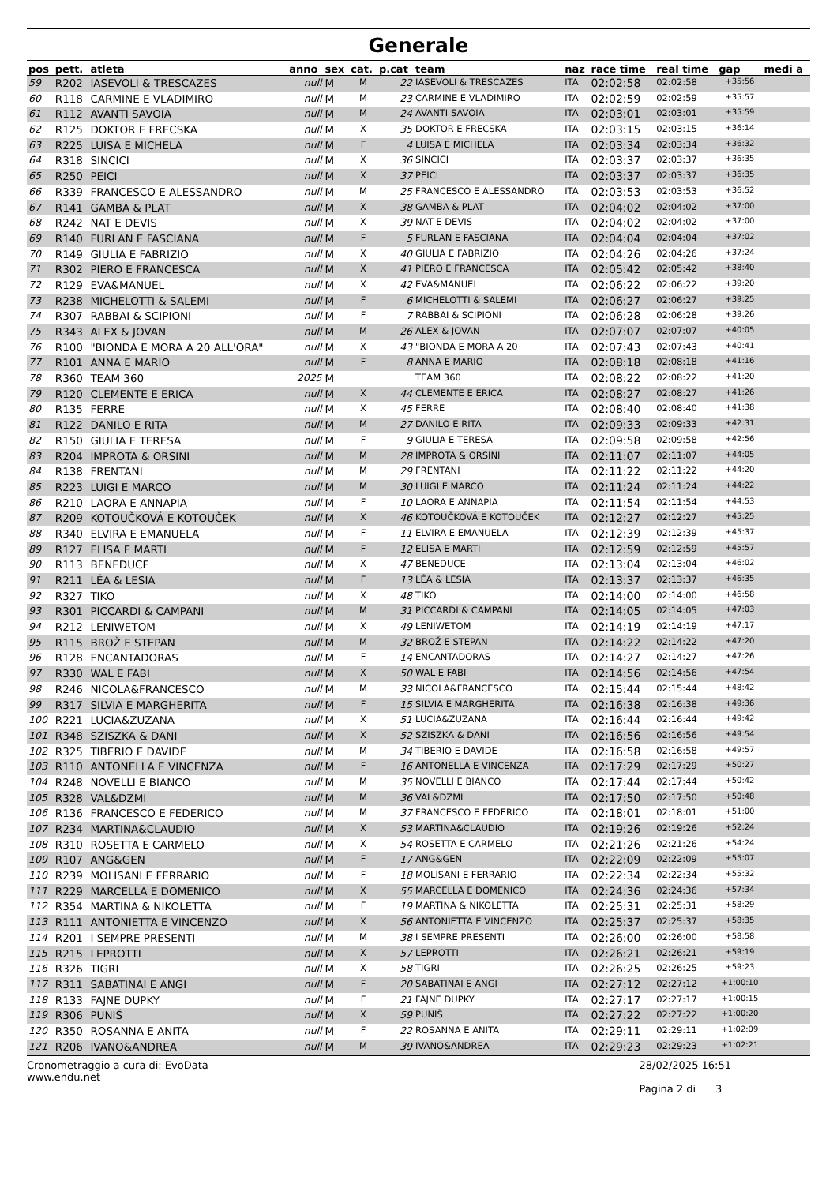Generale
| pos | pett. | atleta | anno | sex | cat. | p.cat | team | naz | race time | real time | gap | medi a |
| --- | --- | --- | --- | --- | --- | --- | --- | --- | --- | --- | --- | --- |
| 59 | R202 | IASEVOLI & TRESCAZES | null | M | M | 22 | IASEVOLI & TRESCAZES | ITA | 02:02:58 | 02:02:58 | +35:56 | |
| 60 | R118 | CARMINE E VLADIMIRO | null | M | M | 23 | CARMINE E VLADIMIRO | ITA | 02:02:59 | 02:02:59 | +35:57 | |
| 61 | R112 | AVANTI SAVOIA | null | M | M | 24 | AVANTI SAVOIA | ITA | 02:03:01 | 02:03:01 | +35:59 | |
| 62 | R125 | DOKTOR E FRECSKA | null | M | X | 35 | DOKTOR E FRECSKA | ITA | 02:03:15 | 02:03:15 | +36:14 | |
| 63 | R225 | LUISA E MICHELA | null | M | F | 4 | LUISA E MICHELA | ITA | 02:03:34 | 02:03:34 | +36:32 | |
| 64 | R318 | SINCICI | null | M | X | 36 | SINCICI | ITA | 02:03:37 | 02:03:37 | +36:35 | |
| 65 | R250 | PEICI | null | M | X | 37 | PEICI | ITA | 02:03:37 | 02:03:37 | +36:35 | |
| 66 | R339 | FRANCESCO E ALESSANDRO | null | M | M | 25 | FRANCESCO E ALESSANDRO | ITA | 02:03:53 | 02:03:53 | +36:52 | |
| 67 | R141 | GAMBA & PLAT | null | M | X | 38 | GAMBA & PLAT | ITA | 02:04:02 | 02:04:02 | +37:00 | |
| 68 | R242 | NAT E DEVIS | null | M | X | 39 | NAT E DEVIS | ITA | 02:04:02 | 02:04:02 | +37:00 | |
| 69 | R140 | FURLAN E FASCIANA | null | M | F | 5 | FURLAN E FASCIANA | ITA | 02:04:04 | 02:04:04 | +37:02 | |
| 70 | R149 | GIULIA E FABRIZIO | null | M | X | 40 | GIULIA E FABRIZIO | ITA | 02:04:26 | 02:04:26 | +37:24 | |
| 71 | R302 | PIERO E FRANCESCA | null | M | X | 41 | PIERO E FRANCESCA | ITA | 02:05:42 | 02:05:42 | +38:40 | |
| 72 | R129 | EVA&MANUEL | null | M | X | 42 | EVA&MANUEL | ITA | 02:06:22 | 02:06:22 | +39:20 | |
| 73 | R238 | MICHELOTTI & SALEMI | null | M | F | 6 | MICHELOTTI & SALEMI | ITA | 02:06:27 | 02:06:27 | +39:25 | |
| 74 | R307 | RABBAI & SCIPIONI | null | M | F | 7 | RABBAI & SCIPIONI | ITA | 02:06:28 | 02:06:28 | +39:26 | |
| 75 | R343 | ALEX & JOVAN | null | M | M | 26 | ALEX & JOVAN | ITA | 02:07:07 | 02:07:07 | +40:05 | |
| 76 | R100 | "BIONDA E MORA A 20 ALL'ORA" | null | M | X | 43 | "BIONDA E MORA A 20 | ITA | 02:07:43 | 02:07:43 | +40:41 | |
| 77 | R101 | ANNA E MARIO | null | M | F | 8 | ANNA E MARIO | ITA | 02:08:18 | 02:08:18 | +41:16 | |
| 78 | R360 | TEAM 360 | 2025 | M | | | TEAM 360 | ITA | 02:08:22 | 02:08:22 | +41:20 | |
| 79 | R120 | CLEMENTE E ERICA | null | M | X | 44 | CLEMENTE E ERICA | ITA | 02:08:27 | 02:08:27 | +41:26 | |
| 80 | R135 | FERRE | null | M | X | 45 | FERRE | ITA | 02:08:40 | 02:08:40 | +41:38 | |
| 81 | R122 | DANILO E RITA | null | M | M | 27 | DANILO E RITA | ITA | 02:09:33 | 02:09:33 | +42:31 | |
| 82 | R150 | GIULIA E TERESA | null | M | F | 9 | GIULIA E TERESA | ITA | 02:09:58 | 02:09:58 | +42:56 | |
| 83 | R204 | IMPROTA & ORSINI | null | M | M | 28 | IMPROTA & ORSINI | ITA | 02:11:07 | 02:11:07 | +44:05 | |
| 84 | R138 | FRENTANI | null | M | M | 29 | FRENTANI | ITA | 02:11:22 | 02:11:22 | +44:20 | |
| 85 | R223 | LUIGI E MARCO | null | M | M | 30 | LUIGI E MARCO | ITA | 02:11:24 | 02:11:24 | +44:22 | |
| 86 | R210 | LAORA E ANNAPIA | null | M | F | 10 | LAORA E ANNAPIA | ITA | 02:11:54 | 02:11:54 | +44:53 | |
| 87 | R209 | KOTOUČKOVÁ E KOTOUČEK | null | M | X | 46 | KOTOUČKOVÁ E KOTOUČEK | ITA | 02:12:27 | 02:12:27 | +45:25 | |
| 88 | R340 | ELVIRA E EMANUELA | null | M | F | 11 | ELVIRA E EMANUELA | ITA | 02:12:39 | 02:12:39 | +45:37 | |
| 89 | R127 | ELISA E MARTI | null | M | F | 12 | ELISA E MARTI | ITA | 02:12:59 | 02:12:59 | +45:57 | |
| 90 | R113 | BENEDUCE | null | M | X | 47 | BENEDUCE | ITA | 02:13:04 | 02:13:04 | +46:02 | |
| 91 | R211 | LÉA & LESIA | null | M | F | 13 | LÉA & LESIA | ITA | 02:13:37 | 02:13:37 | +46:35 | |
| 92 | R327 | TIKO | null | M | X | 48 | TIKO | ITA | 02:14:00 | 02:14:00 | +46:58 | |
| 93 | R301 | PICCARDI & CAMPANI | null | M | M | 31 | PICCARDI & CAMPANI | ITA | 02:14:05 | 02:14:05 | +47:03 | |
| 94 | R212 | LENIWETOM | null | M | X | 49 | LENIWETOM | ITA | 02:14:19 | 02:14:19 | +47:17 | |
| 95 | R115 | BROŽ E STEPAN | null | M | M | 32 | BROŽ E STEPAN | ITA | 02:14:22 | 02:14:22 | +47:20 | |
| 96 | R128 | ENCANTADORAS | null | M | F | 14 | ENCANTADORAS | ITA | 02:14:27 | 02:14:27 | +47:26 | |
| 97 | R330 | WAL E FABI | null | M | X | 50 | WAL E FABI | ITA | 02:14:56 | 02:14:56 | +47:54 | |
| 98 | R246 | NICOLA&FRANCESCO | null | M | M | 33 | NICOLA&FRANCESCO | ITA | 02:15:44 | 02:15:44 | +48:42 | |
| 99 | R317 | SILVIA E MARGHERITA | null | M | F | 15 | SILVIA E MARGHERITA | ITA | 02:16:38 | 02:16:38 | +49:36 | |
| 100 | R221 | LUCIA&ZUZANA | null | M | X | 51 | LUCIA&ZUZANA | ITA | 02:16:44 | 02:16:44 | +49:42 | |
| 101 | R348 | SZISZKA & DANI | null | M | X | 52 | SZISZKA & DANI | ITA | 02:16:56 | 02:16:56 | +49:54 | |
| 102 | R325 | TIBERIO E DAVIDE | null | M | M | 34 | TIBERIO E DAVIDE | ITA | 02:16:58 | 02:16:58 | +49:57 | |
| 103 | R110 | ANTONELLA E VINCENZA | null | M | F | 16 | ANTONELLA E VINCENZA | ITA | 02:17:29 | 02:17:29 | +50:27 | |
| 104 | R248 | NOVELLI E BIANCO | null | M | M | 35 | NOVELLI E BIANCO | ITA | 02:17:44 | 02:17:44 | +50:42 | |
| 105 | R328 | VAL&DZMI | null | M | M | 36 | VAL&DZMI | ITA | 02:17:50 | 02:17:50 | +50:48 | |
| 106 | R136 | FRANCESCO E FEDERICO | null | M | M | 37 | FRANCESCO E FEDERICO | ITA | 02:18:01 | 02:18:01 | +51:00 | |
| 107 | R234 | MARTINA&CLAUDIO | null | M | X | 53 | MARTINA&CLAUDIO | ITA | 02:19:26 | 02:19:26 | +52:24 | |
| 108 | R310 | ROSETTA E CARMELO | null | M | X | 54 | ROSETTA E CARMELO | ITA | 02:21:26 | 02:21:26 | +54:24 | |
| 109 | R107 | ANG&GEN | null | M | F | 17 | ANG&GEN | ITA | 02:22:09 | 02:22:09 | +55:07 | |
| 110 | R239 | MOLISANI E FERRARIO | null | M | F | 18 | MOLISANI E FERRARIO | ITA | 02:22:34 | 02:22:34 | +55:32 | |
| 111 | R229 | MARCELLA E DOMENICO | null | M | X | 55 | MARCELLA E DOMENICO | ITA | 02:24:36 | 02:24:36 | +57:34 | |
| 112 | R354 | MARTINA & NIKOLETTA | null | M | F | 19 | MARTINA & NIKOLETTA | ITA | 02:25:31 | 02:25:31 | +58:29 | |
| 113 | R111 | ANTONIETTA E VINCENZO | null | M | X | 56 | ANTONIETTA E VINCENZO | ITA | 02:25:37 | 02:25:37 | +58:35 | |
| 114 | R201 | I SEMPRE PRESENTI | null | M | M | 38 | I SEMPRE PRESENTI | ITA | 02:26:00 | 02:26:00 | +58:58 | |
| 115 | R215 | LEPROTTI | null | M | X | 57 | LEPROTTI | ITA | 02:26:21 | 02:26:21 | +59:19 | |
| 116 | R326 | TIGRI | null | M | X | 58 | TIGRI | ITA | 02:26:25 | 02:26:25 | +59:23 | |
| 117 | R311 | SABATINAI E ANGI | null | M | F | 20 | SABATINAI E ANGI | ITA | 02:27:12 | 02:27:12 | +1:00:10 | |
| 118 | R133 | FAJNE DUPKY | null | M | F | 21 | FAJNE DUPKY | ITA | 02:27:17 | 02:27:17 | +1:00:15 | |
| 119 | R306 | PUNIŠ | null | M | X | 59 | PUNIŠ | ITA | 02:27:22 | 02:27:22 | +1:00:20 | |
| 120 | R350 | ROSANNA E ANITA | null | M | F | 22 | ROSANNA E ANITA | ITA | 02:29:11 | 02:29:11 | +1:02:09 | |
| 121 | R206 | IVANO&ANDREA | null | M | M | 39 | IVANO&ANDREA | ITA | 02:29:23 | 02:29:23 | +1:02:21 | |
Cronometraggio a cura di: EvoData
www.endu.net
28/02/2025 16:51
Pagina 2 di 3